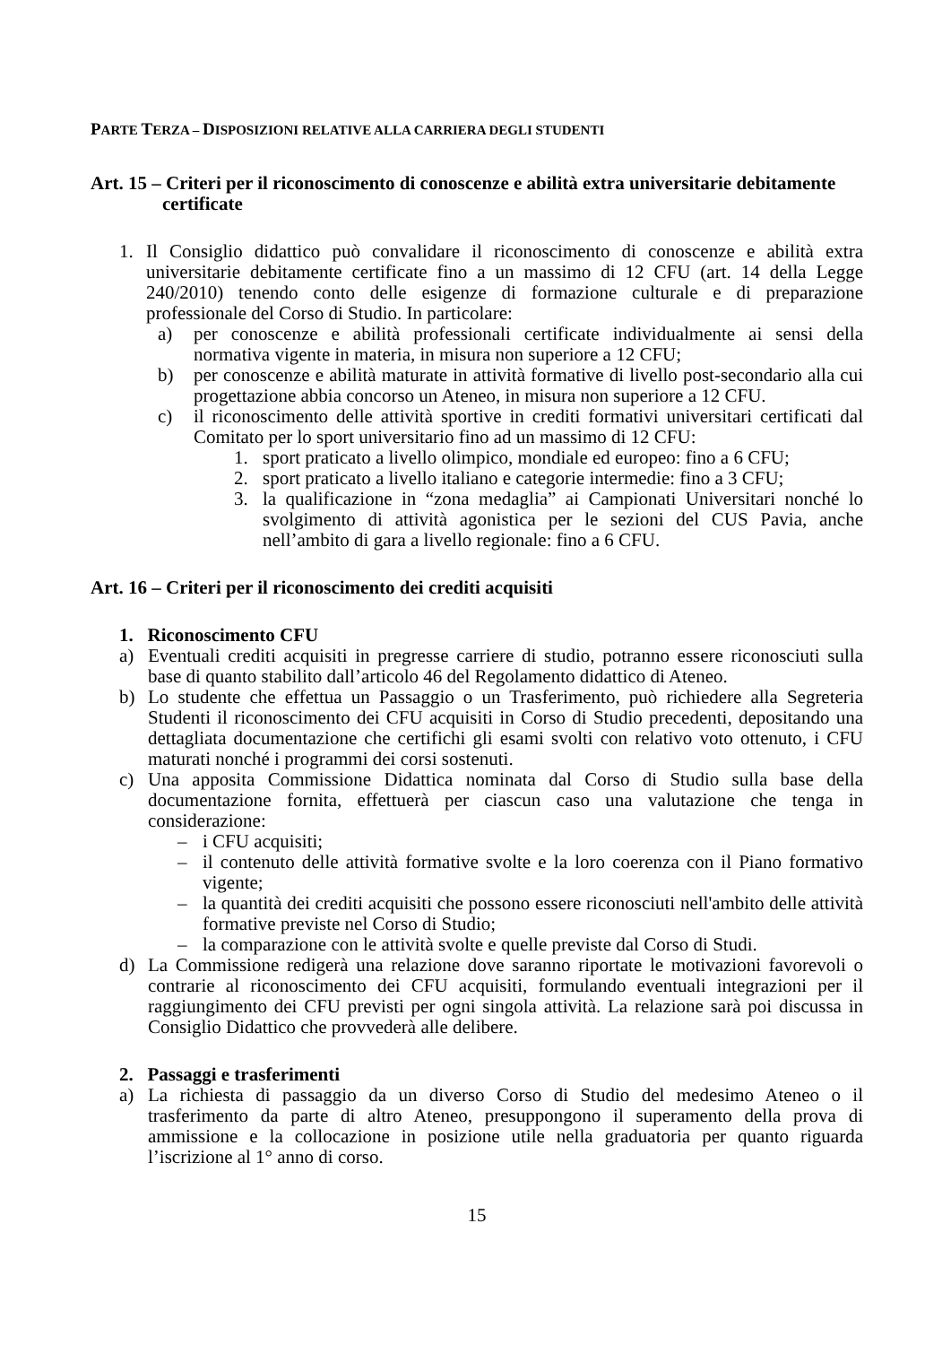PARTE TERZA – DISPOSIZIONI RELATIVE ALLA CARRIERA DEGLI STUDENTI
Art. 15 – Criteri per il riconoscimento di conoscenze e abilità extra universitarie debitamente certificate
1. Il Consiglio didattico può convalidare il riconoscimento di conoscenze e abilità extra universitarie debitamente certificate fino a un massimo di 12 CFU (art. 14 della Legge 240/2010) tenendo conto delle esigenze di formazione culturale e di preparazione professionale del Corso di Studio. In particolare:
a) per conoscenze e abilità professionali certificate individualmente ai sensi della normativa vigente in materia, in misura non superiore a 12 CFU;
b) per conoscenze e abilità maturate in attività formative di livello post-secondario alla cui progettazione abbia concorso un Ateneo, in misura non superiore a 12 CFU.
c) il riconoscimento delle attività sportive in crediti formativi universitari certificati dal Comitato per lo sport universitario fino ad un massimo di 12 CFU:
1. sport praticato a livello olimpico, mondiale ed europeo: fino a 6 CFU;
2. sport praticato a livello italiano e categorie intermedie: fino a 3 CFU;
3. la qualificazione in “zona medaglia” ai Campionati Universitari nonché lo svolgimento di attività agonistica per le sezioni del CUS Pavia, anche nell’ambito di gara a livello regionale: fino a 6 CFU.
Art. 16 – Criteri per il riconoscimento dei crediti acquisiti
1. Riconoscimento CFU
a) Eventuali crediti acquisiti in pregresse carriere di studio, potranno essere riconosciuti sulla base di quanto stabilito dall’articolo 46 del Regolamento didattico di Ateneo.
b) Lo studente che effettua un Passaggio o un Trasferimento, può richiedere alla Segreteria Studenti il riconoscimento dei CFU acquisiti in Corso di Studio precedenti, depositando una dettagliata documentazione che certifichi gli esami svolti con relativo voto ottenuto, i CFU maturati nonché i programmi dei corsi sostenuti.
c) Una apposita Commissione Didattica nominata dal Corso di Studio sulla base della documentazione fornita, effettuerà per ciascun caso una valutazione che tenga in considerazione:
– i CFU acquisiti;
– il contenuto delle attività formative svolte e la loro coerenza con il Piano formativo vigente;
– la quantità dei crediti acquisiti che possono essere riconosciuti nell'ambito delle attività formative previste nel Corso di Studio;
– la comparazione con le attività svolte e quelle previste dal Corso di Studi.
d) La Commissione redigerà una relazione dove saranno riportate le motivazioni favorevoli o contrarie al riconoscimento dei CFU acquisiti, formulando eventuali integrazioni per il raggiungimento dei CFU previsti per ogni singola attività. La relazione sarà poi discussa in Consiglio Didattico che provvederà alle delibere.
2. Passaggi e trasferimenti
a) La richiesta di passaggio da un diverso Corso di Studio del medesimo Ateneo o il trasferimento da parte di altro Ateneo, presuppongono il superamento della prova di ammissione e la collocazione in posizione utile nella graduatoria per quanto riguarda l’iscrizione al 1° anno di corso.
15